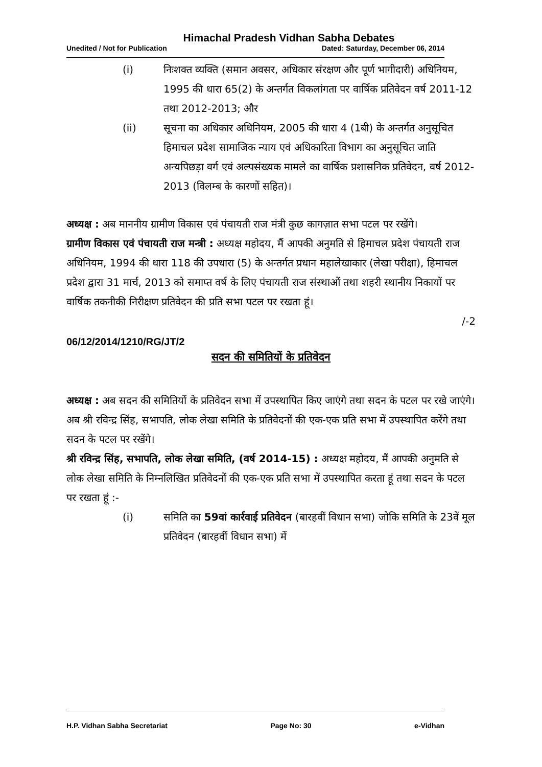Himachal Pradesh Vidhan Sabha Debates
Unedited / Not for Publication Dated: Saturday, December 06, 2014
(i) निःशक्त व्यक्ति (समान अवसर, अधिकार संरक्षण और पूर्ण भागीदारी) अधिनियम, 1995 की धारा 65(2) के अन्तर्गत विकलांगता पर वार्षिक प्रतिवेदन वर्ष 2011-12 तथा 2012-2013; और
(ii) सूचना का अधिकार अधिनियम, 2005 की धारा 4 (1बी) के अन्तर्गत अनुसूचित हिमाचल प्रदेश सामाजिक न्याय एवं अधिकारिता विभाग का अनुसूचित जाति अन्यपिछड़ा वर्ग एवं अल्पसंख्यक मामले का वार्षिक प्रशासनिक प्रतिवेदन, वर्ष 2012-2013 (विलम्ब के कारणों सहित)।
अध्यक्ष : अब माननीय ग्रामीण विकास एवं पंचायती राज मंत्री कुछ कागज़ात सभा पटल पर रखेंगे।
ग्रामीण विकास एवं पंचायती राज मन्त्री : अध्यक्ष महोदय, मैं आपकी अनुमति से हिमाचल प्रदेश पंचायती राज अधिनियम, 1994 की धारा 118 की उपधारा (5) के अन्तर्गत प्रधान महालेखाकार (लेखा परीक्षा), हिमाचल प्रदेश द्वारा 31 मार्च, 2013 को समाप्त वर्ष के लिए पंचायती राज संस्थाओं तथा शहरी स्थानीय निकायों पर वार्षिक तकनीकी निरीक्षण प्रतिवेदन की प्रति सभा पटल पर रखता हूं।
/-2
06/12/2014/1210/RG/JT/2
सदन की समितियों के प्रतिवेदन
अध्यक्ष : अब सदन की समितियों के प्रतिवेदन सभा में उपस्थापित किए जाएंगे तथा सदन के पटल पर रखे जाएंगे। अब श्री रविन्द्र सिंह, सभापति, लोक लेखा समिति के प्रतिवेदनों की एक-एक प्रति सभा में उपस्थापित करेंगे तथा सदन के पटल पर रखेंगे।
श्री रविन्द्र सिंह, सभापति, लोक लेखा समिति, (वर्ष 2014-15) : अध्यक्ष महोदय, मैं आपकी अनुमति से लोक लेखा समिति के निम्नलिखित प्रतिवेदनों की एक-एक प्रति सभा में उपस्थापित करता हूं तथा सदन के पटल पर रखता हूं :-
(i) समिति का 59वां कार्रवाई प्रतिवेदन (बारहवीं विधान सभा) जोकि समिति के 23वें मूल प्रतिवेदन (बारहवीं विधान सभा) में
H.P. Vidhan Sabha Secretariat Page No: 30 e-Vidhan